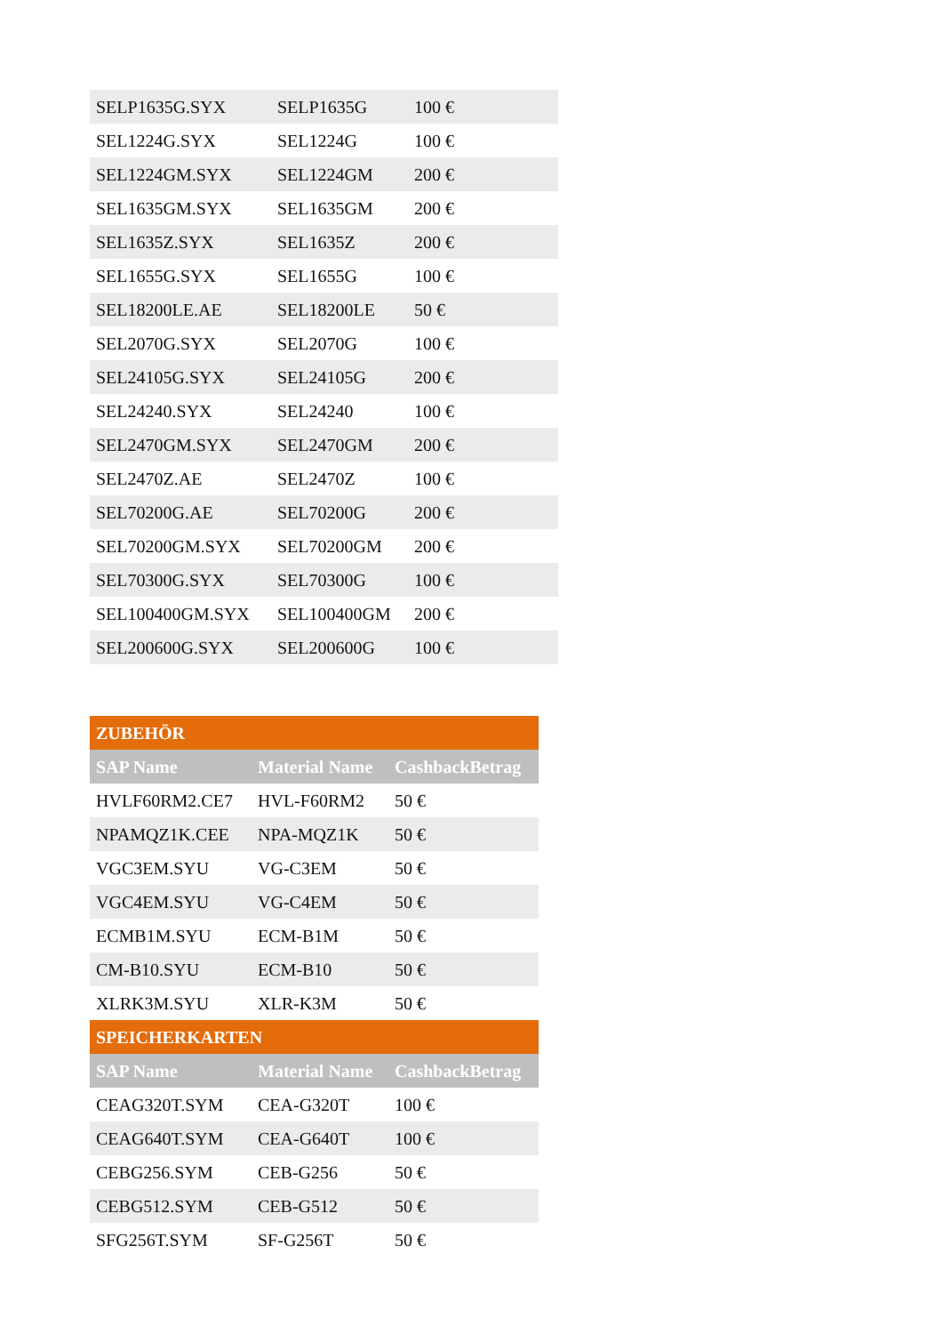| SELP1635G.SYX | SELP1635G | 100 € |
| SEL1224G.SYX | SEL1224G | 100 € |
| SEL1224GM.SYX | SEL1224GM | 200 € |
| SEL1635GM.SYX | SEL1635GM | 200 € |
| SEL1635Z.SYX | SEL1635Z | 200 € |
| SEL1655G.SYX | SEL1655G | 100 € |
| SEL18200LE.AE | SEL18200LE | 50 € |
| SEL2070G.SYX | SEL2070G | 100 € |
| SEL24105G.SYX | SEL24105G | 200 € |
| SEL24240.SYX | SEL24240 | 100 € |
| SEL2470GM.SYX | SEL2470GM | 200 € |
| SEL2470Z.AE | SEL2470Z | 100 € |
| SEL70200G.AE | SEL70200G | 200 € |
| SEL70200GM.SYX | SEL70200GM | 200 € |
| SEL70300G.SYX | SEL70300G | 100 € |
| SEL100400GM.SYX | SEL100400GM | 200 € |
| SEL200600G.SYX | SEL200600G | 100 € |
| ZUBEHÖR | | |
| --- | --- | --- |
| SAP Name | Material Name | CashbackBetrag |
| HVLF60RM2.CE7 | HVL-F60RM2 | 50 € |
| NPAMQZ1K.CEE | NPA-MQZ1K | 50 € |
| VGC3EM.SYU | VG-C3EM | 50 € |
| VGC4EM.SYU | VG-C4EM | 50 € |
| ECMB1M.SYU | ECM-B1M | 50 € |
| CM-B10.SYU | ECM-B10 | 50 € |
| XLRK3M.SYU | XLR-K3M | 50 € |
| SPEICHERKARTEN | | |
| SAP Name | Material Name | CashbackBetrag |
| CEAG320T.SYM | CEA-G320T | 100 € |
| CEAG640T.SYM | CEA-G640T | 100 € |
| CEBG256.SYM | CEB-G256 | 50 € |
| CEBG512.SYM | CEB-G512 | 50 € |
| SFG256T.SYM | SF-G256T | 50 € |